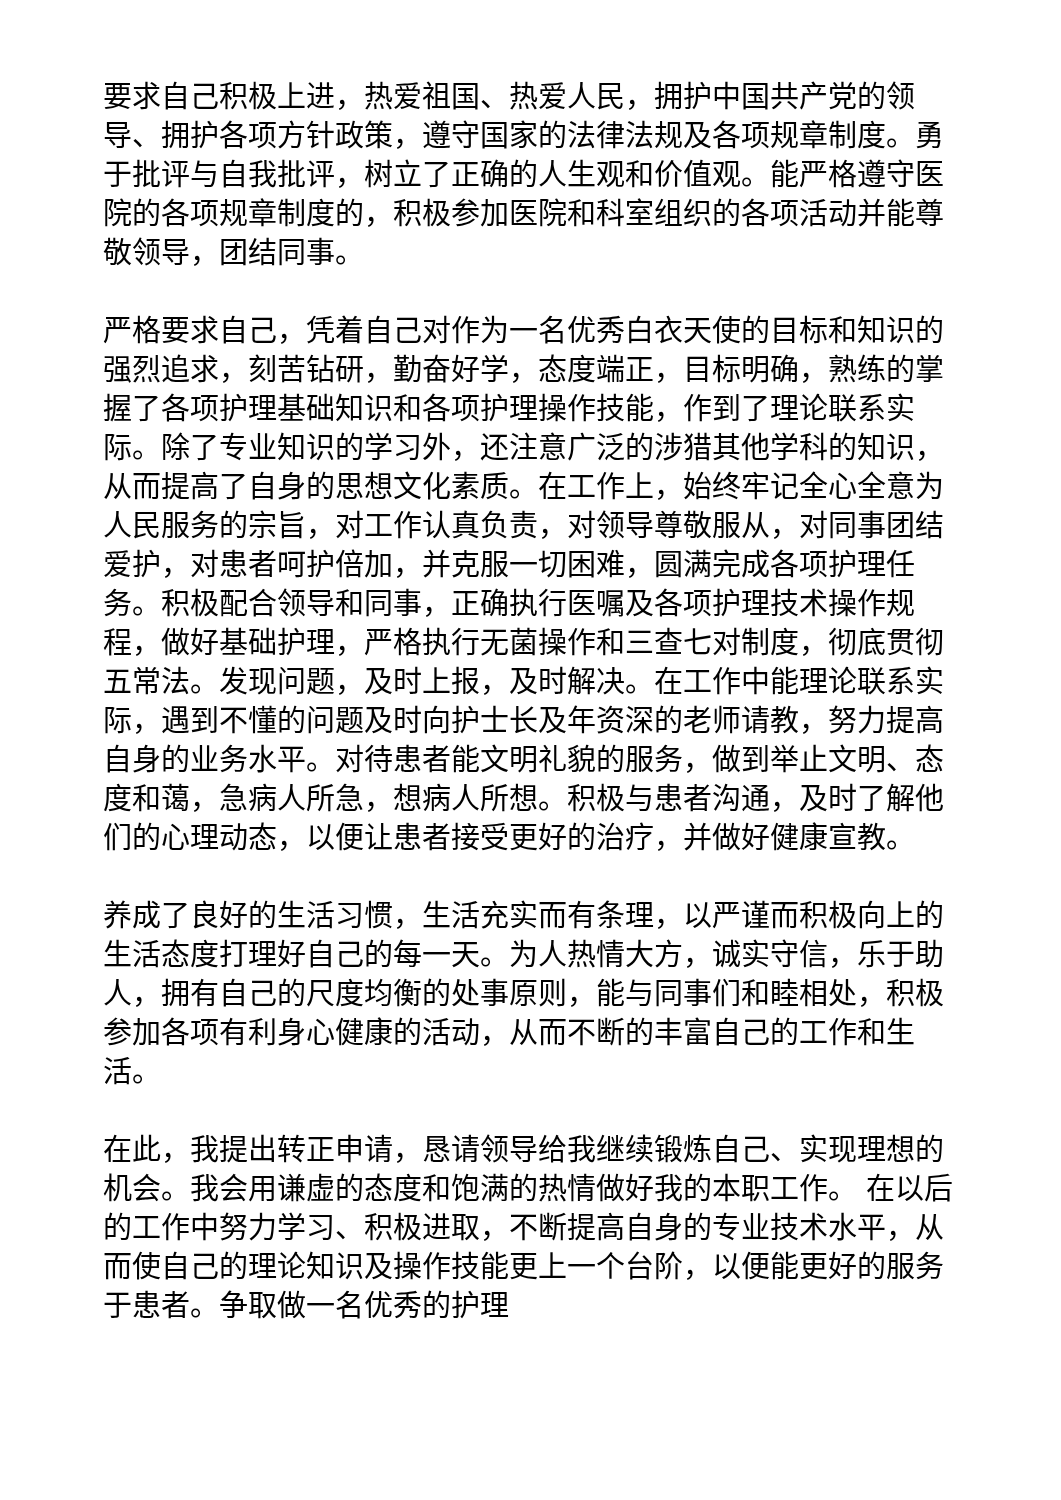要求自己积极上进，热爱祖国、热爱人民，拥护中国共产党的领导、拥护各项方针政策，遵守国家的法律法规及各项规章制度。勇于批评与自我批评，树立了正确的人生观和价值观。能严格遵守医院的各项规章制度的，积极参加医院和科室组织的各项活动并能尊敬领导，团结同事。
严格要求自己，凭着自己对作为一名优秀白衣天使的目标和知识的强烈追求，刻苦钻研，勤奋好学，态度端正，目标明确，熟练的掌握了各项护理基础知识和各项护理操作技能，作到了理论联系实际。除了专业知识的学习外，还注意广泛的涉猎其他学科的知识，从而提高了自身的思想文化素质。在工作上，始终牢记全心全意为人民服务的宗旨，对工作认真负责，对领导尊敬服从，对同事团结爱护，对患者呵护倍加，并克服一切困难，圆满完成各项护理任务。积极配合领导和同事，正确执行医嘱及各项护理技术操作规程，做好基础护理，严格执行无菌操作和三查七对制度，彻底贯彻五常法。发现问题，及时上报，及时解决。在工作中能理论联系实际，遇到不懂的问题及时向护士长及年资深的老师请教，努力提高自身的业务水平。对待患者能文明礼貌的服务，做到举止文明、态度和蔼，急病人所急，想病人所想。积极与患者沟通，及时了解他们的心理动态，以便让患者接受更好的治疗，并做好健康宣教。
养成了良好的生活习惯，生活充实而有条理，以严谨而积极向上的生活态度打理好自己的每一天。为人热情大方，诚实守信，乐于助人，拥有自己的尺度均衡的处事原则，能与同事们和睦相处，积极参加各项有利身心健康的活动，从而不断的丰富自己的工作和生活。
在此，我提出转正申请，恳请领导给我继续锻炼自己、实现理想的机会。我会用谦虚的态度和饱满的热情做好我的本职工作。 在以后的工作中努力学习、积极进取，不断提高自身的专业技术水平，从而使自己的理论知识及操作技能更上一个台阶，以便能更好的服务于患者。争取做一名优秀的护理